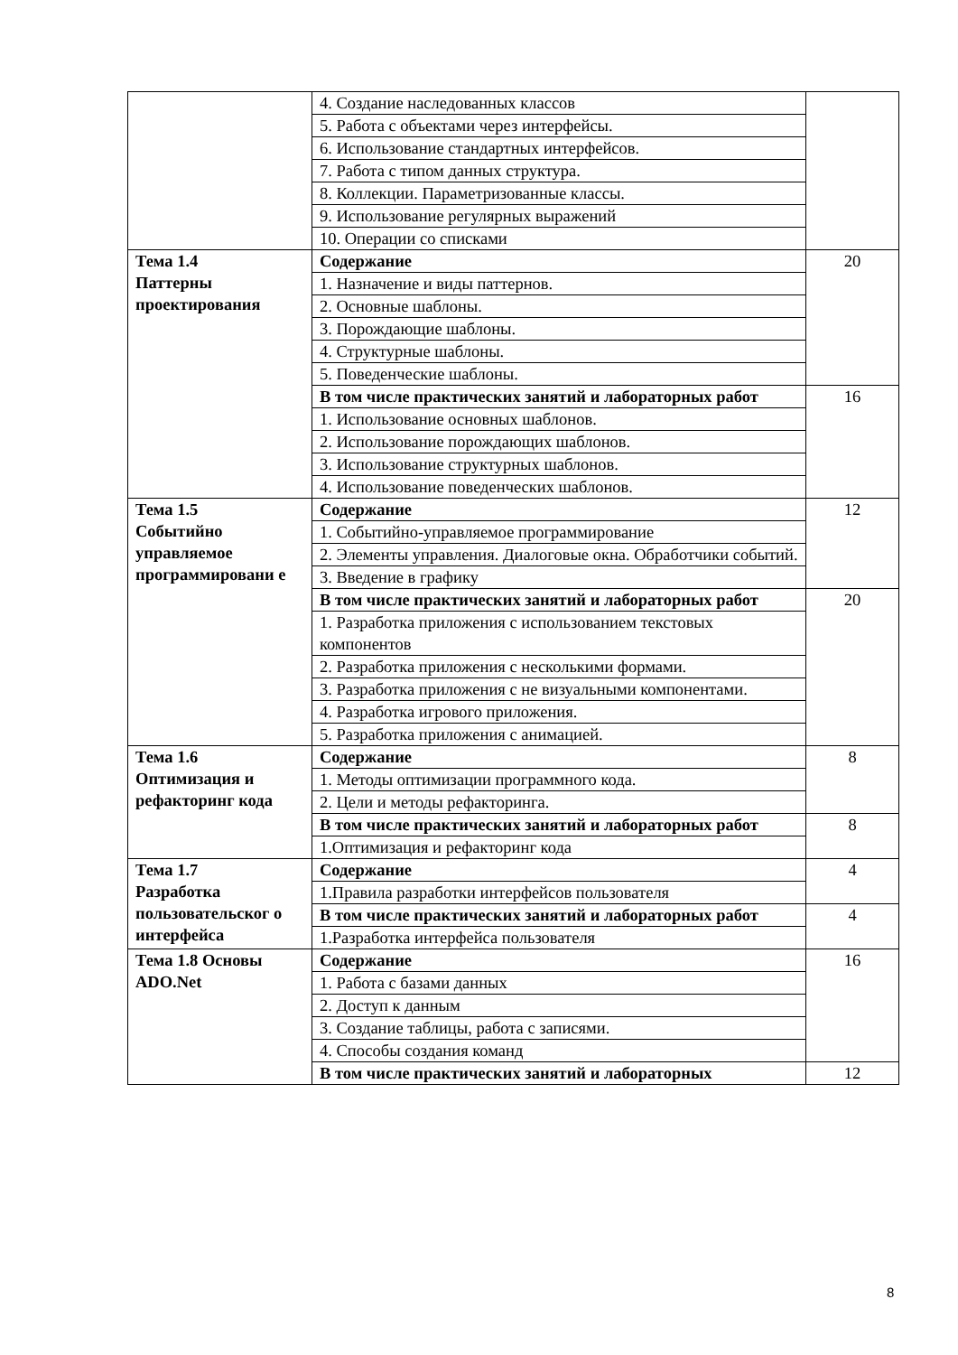| | 4. Создание наследованных классов | |
| | 5. Работа с объектами через интерфейсы. | |
| | 6. Использование стандартных интерфейсов. | |
| | 7. Работа с типом данных структура. | |
| | 8. Коллекции. Параметризованные классы. | |
| | 9. Использование регулярных выражений | |
| | 10. Операции со списками | |
| Тема 1.4 Паттерны проектирования | Содержание | 20 |
| | 1. Назначение и виды паттернов. | |
| | 2. Основные шаблоны. | |
| | 3. Порождающие шаблоны. | |
| | 4. Структурные шаблоны. | |
| | 5. Поведенческие шаблоны. | |
| | В том числе практических занятий и лабораторных работ | 16 |
| | 1. Использование основных шаблонов. | |
| | 2. Использование порождающих шаблонов. | |
| | 3. Использование структурных шаблонов. | |
| | 4. Использование поведенческих шаблонов. | |
| Тема 1.5 Событийно управляемое программировани е | Содержание | 12 |
| | 1. Событийно-управляемое программирование | |
| | 2. Элементы управления. Диалоговые окна. Обработчики событий. | |
| | 3. Введение в графику | |
| | В том числе практических занятий и лабораторных работ | 20 |
| | 1. Разработка приложения с использованием текстовых компонентов | |
| | 2. Разработка приложения с несколькими формами. | |
| | 3. Разработка приложения с не визуальными компонентами. | |
| | 4. Разработка игрового приложения. | |
| | 5. Разработка приложения с анимацией. | |
| Тема 1.6 Оптимизация и рефакторинг кода | Содержание | 8 |
| | 1. Методы оптимизации программного кода. | |
| | 2. Цели и методы рефакторинга. | |
| | В том числе практических занятий и лабораторных работ | 8 |
| | 1.Оптимизация и рефакторинг кода | |
| Тема 1.7 Разработка пользовательског о интерфейса | Содержание | 4 |
| | 1.Правила разработки интерфейсов пользователя | |
| | В том числе практических занятий и лабораторных работ | 4 |
| | 1.Разработка интерфейса пользователя | |
| Тема 1.8 Основы ADO.Net | Содержание | 16 |
| | 1. Работа с базами данных | |
| | 2. Доступ к данным | |
| | 3. Создание таблицы, работа с записями. | |
| | 4. Способы создания команд | |
| | В том числе практических занятий и лабораторных | 12 |
8